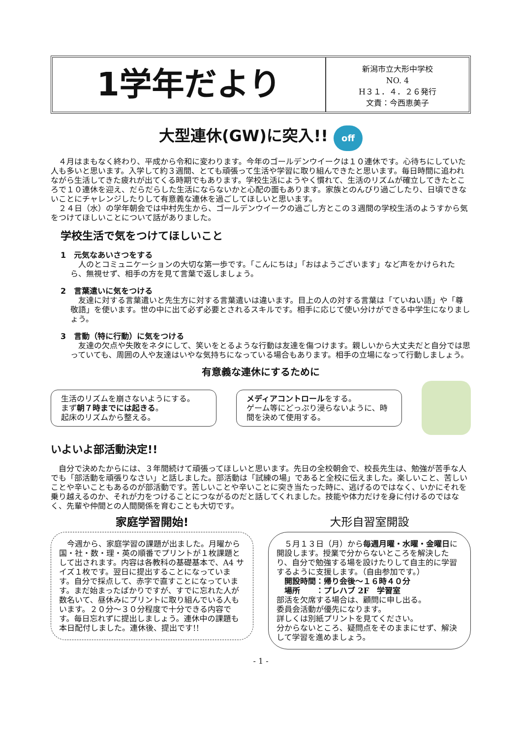1学年だより
新潟市立大形中学校
NO. 4
H３１．４．２６発行
文責：今西恵美子
大型連休(GW)に突入!! off
４月はまもなく終わり、平成から令和に変わります。今年のゴールデンウイークは１０連休です。心待ちにしていた人も多いと思います。入学して約３週間、とても頑張って生活や学習に取り組んできたと思います。毎日時間に追われながら生活してきた疲れが出てくる時期でもあります。学校生活にようやく慣れて、生活のリズムが確立してきたところで１０連休を迎え、だらだらした生活にならないかと心配の面もあります。家族とのんびり過ごしたり、日頃できないことにチャレンジしたりして有意義な連休を過ごしてほしいと思います。
２４日（水）の学年朝会では中村先生から、ゴールデンウイークの過ごし方とこの３週間の学校生活のようすから気をつけてほしいことについて話がありました。
学校生活で気をつけてほしいこと
1　元気なあいさつをする
人のとコミュニケーションの大切な第一歩です。「こんにちは」「おはようございます」など声をかけられたら、無視せず、相手の方を見て言葉で返しましょう。
2　言葉遣いに気をつける
友達に対する言葉遣いと先生方に対する言葉遣いは違います。目上の人の対する言葉は「ていねい語」や「尊敬語」を使います。世の中に出て必ず必要とされるスキルです。相手に応じて使い分けができる中学生になりましょう。
3　言動（特に行動）に気をつける
友達の欠点や失敗をネタにして、笑いをとるような行動は友達を傷つけます。親しいから大丈夫だと自分では思っていても、周囲の人や友達はいやな気持ちになっている場合もあります。相手の立場になって行動しましょう。
有意義な連休にするために
生活のリズムを崩さないようにする。
まず朝７時までには起きる。
起床のリズムから整える。
メディアコントロールをする。
ゲーム等にどっぷり浸らないように、時間を決めて使用する。
いよいよ部活動決定!!
自分で決めたからには、３年間続けて頑張ってほしいと思います。先日の全校朝会で、校長先生は、勉強が苦手な人でも「部活動を頑張りなさい」と話しました。部活動は「試練の場」であると全校に伝えました。楽しいこと、苦しいことや辛いこともあるのが部活動です。苦しいことや辛いことに突き当たった時に、逃げるのではなく、いかにそれを乗り越えるのか、それが力をつけることにつながるのだと話してくれました。技能や体力だけを身に付けるのではなく、先輩や仲間との人間関係を育むことも大切です。
家庭学習開始!
今週から、家庭学習の課題が出ました。月曜から国・社・数・理・英の順番でプリントが１枚課題として出されます。内容は各教科の基礎基本で、A4 サイズ１枚です。翌日に提出することになっています。自分で採点して、赤字で直すことになっています。まだ始まったばかりですが、すでに忘れた人が数名いて、昼休みにプリントに取り組んでいる人もいます。２０分～３０分程度で十分できる内容です。毎日忘れずに提出しましょう。連休中の課題も本日配付しました。連休後、提出です!!
大形自習室開設
５月１３日（月）から毎週月曜・水曜・金曜日に開設します。授業で分からないところを解決したり、自分で勉強する場を設けたりして自主的に学習するように支援します。（自由参加です。）
　開設時間：帰り会後～１６時４０分
　場所　　：プレハブ 2F　学習室
部活を欠席する場合は、顧問に申し出る。
委員会活動が優先になります。
詳しくは別紙プリントを見てください。
分からないところ、疑問点をそのままにせず、解決して学習を進めましょう。
- 1 -